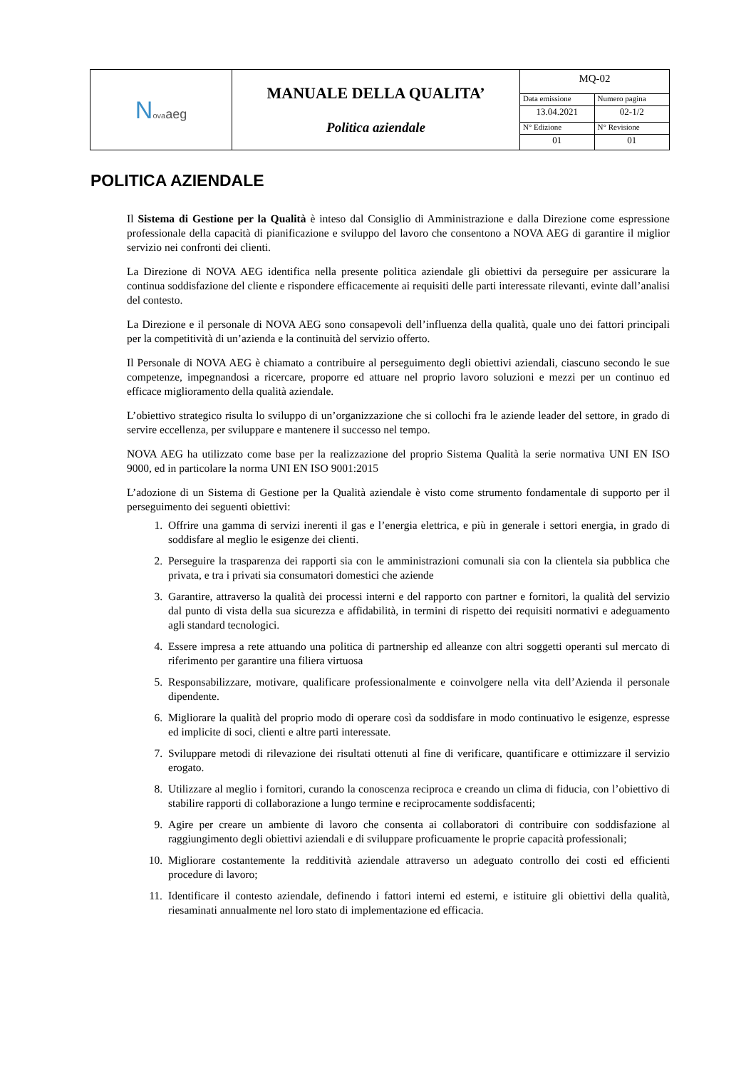| N ova aeg | MANUALE DELLA QUALITA’ Politica aziendale | MQ-02 | |
| | | Data emissione | Numero pagina |
| | | 13.04.2021 | 02-1/2 |
| | | N° Edizione | N° Revisione |
| | | 01 | 01 |
POLITICA AZIENDALE
Il Sistema di Gestione per la Qualità è inteso dal Consiglio di Amministrazione e dalla Direzione come espressione professionale della capacità di pianificazione e sviluppo del lavoro che consentono a NOVA AEG di garantire il miglior servizio nei confronti dei clienti.
La Direzione di NOVA AEG identifica nella presente politica aziendale gli obiettivi da perseguire per assicurare la continua soddisfazione del cliente e rispondere efficacemente ai requisiti delle parti interessate rilevanti, evinte dall’analisi del contesto.
La Direzione e il personale di NOVA AEG sono consapevoli dell’influenza della qualità, quale uno dei fattori principali per la competitività di un’azienda e la continuità del servizio offerto.
Il Personale di NOVA AEG è chiamato a contribuire al perseguimento degli obiettivi aziendali, ciascuno secondo le sue competenze, impegnandosi a ricercare, proporre ed attuare nel proprio lavoro soluzioni e mezzi per un continuo ed efficace miglioramento della qualità aziendale.
L’obiettivo strategico risulta lo sviluppo di un’organizzazione che si collochi fra le aziende leader del settore, in grado di servire eccellenza, per sviluppare e mantenere il successo nel tempo.
NOVA AEG ha utilizzato come base per la realizzazione del proprio Sistema Qualità la serie normativa UNI EN ISO 9000, ed in particolare la norma UNI EN ISO 9001:2015
L’adozione di un Sistema di Gestione per la Qualità aziendale è visto come strumento fondamentale di supporto per il perseguimento dei seguenti obiettivi:
1. Offrire una gamma di servizi inerenti il gas e l’energia elettrica, e più in generale i settori energia, in grado di soddisfare al meglio le esigenze dei clienti.
2. Perseguire la trasparenza dei rapporti sia con le amministrazioni comunali sia con la clientela sia pubblica che privata, e tra i privati sia consumatori domestici che aziende
3. Garantire, attraverso la qualità dei processi interni e del rapporto con partner e fornitori, la qualità del servizio dal punto di vista della sua sicurezza e affidabilità, in termini di rispetto dei requisiti normativi e adeguamento agli standard tecnologici.
4. Essere impresa a rete attuando una politica di partnership ed alleanze con altri soggetti operanti sul mercato di riferimento per garantire una filiera virtuosa
5. Responsabilizzare, motivare, qualificare professionalmente e coinvolgere nella vita dell’Azienda il personale dipendente.
6. Migliorare la qualità del proprio modo di operare così da soddisfare in modo continuativo le esigenze, espresse ed implicite di soci, clienti e altre parti interessate.
7. Sviluppare metodi di rilevazione dei risultati ottenuti al fine di verificare, quantificare e ottimizzare il servizio erogato.
8. Utilizzare al meglio i fornitori, curando la conoscenza reciproca e creando un clima di fiducia, con l’obiettivo di stabilire rapporti di collaborazione a lungo termine e reciprocamente soddisfacenti;
9. Agire per creare un ambiente di lavoro che consenta ai collaboratori di contribuire con soddisfazione al raggiungimento degli obiettivi aziendali e di sviluppare proficuamente le proprie capacità professionali;
10. Migliorare costantemente la redditività aziendale attraverso un adeguato controllo dei costi ed efficienti procedure di lavoro;
11. Identificare il contesto aziendale, definendo i fattori interni ed esterni, e istituire gli obiettivi della qualità, riesaminati annualmente nel loro stato di implementazione ed efficacia.